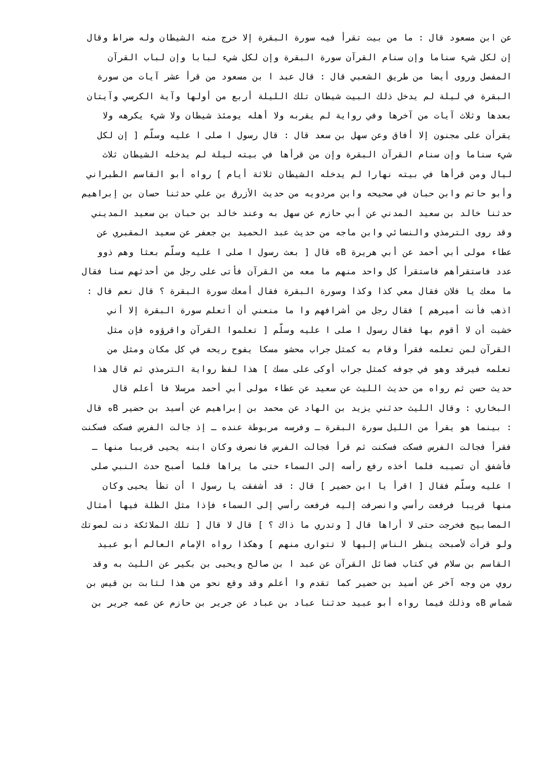عن ابن مسعود قال : ما من بيت تقرأ فيه سورة البقرة إلا خرج منه الشيطان وله ضراط وقال
إن لكل شيء سناما وإن سنام القرآن سورة البقرة وإن لكل شيء لبابا وإن لباب القرآن
المفصل وروى أيضا من طريق الشعبي قال : قال عبد ا بن مسعود من قرأ عشر آيات من سورة
البقرة في ليلة لم يدخل ذلك البيت شيطان تلك الليلة أربع من أولها وآية الكرسي وآيتان
بعدها وثلاث آيات من آخرها وفي رواية لم يقربه ولا أهله يومئذ شيطان ولا شيء يكرهه ولا
يقرأن على مجنون إلا أفاق وعن سهل بن سعد قال : قال رسول ا صلى ا عليه وسلّم [ إن لكل
شيء سناما وإن سنام القرآن البقرة وإن من قرأها في بيته ليلة لم يدخله الشيطان ثلاث
ليال ومن قرأها في بيته نهارا لم يدخله الشيطان ثلاثة أيام ] رواه أبو القاسم الطبراني
وأبو حاتم وابن حبان في صحيحه وابن مردويه من حديث الأزرق بن علي حدثنا حسان بن إبراهيم
حدثنا خالد بن سعيد المدني عن أبي حازم عن سهل به وعند خالد بن حبان بن سعيد المديني
وقد روى الترمذي والنسائي وابن ماجه من حديث عبد الحميد بن جعفر عن سعيد المقبري عن
عطاء مولى أبي أحمد عن أبي هريرة Bه قال [ بعث رسول ا صلى ا عليه وسلّم بعثا وهم ذوو
عدد فاستقرأهم فاستقرأ كل واحد منهم ما معه من القرآن فأتى على رجل من أحدثهم سنا فقال
ما معك يا فلان فقال معي كذا وكذا وسورة البقرة فقال أمعك سورة البقرة ؟ قال نعم قال :
اذهب فأنت أميرهم ] فقال رجل من أشرافهم وا ما منعني أن أتعلم سورة البقرة إلا أني
خشيت أن لا أقوم بها فقال رسول ا صلى ا عليه وسلّم [ تعلموا القرآن واقرؤوه فإن مثل
القرآن لمن تعلمه فقرأ وقام به كمثل جراب محشو مسكا يفوح ريحه في كل مكان ومثل من
تعلمه فيرقد وهو في جوفه كمثل جراب أوكى على مسك ] هذا لفظ رواية الترمذي ثم قال هذا
حديث حسن ثم رواه من حديث الليث عن سعيد عن عطاء مولى أبي أحمد مرسلا فا أعلم قال
البخاري : وقال الليث حدثني يزيد بن الهاد عن محمد بن إبراهيم عن أسيد بن حضير Bه قال
: بينما هو يقرأ من الليل سورة البقرة ـ وفرسه مربوطة عنده ـ إذ جالت الفرس فسكت فسكنت
فقرأ فجالت الفرس فسكت فسكنت ثم قرأ فجالت الفرس فانصرف وكان ابنه يحيى قريبا منها ـ
فأشفق أن تصيبه فلما أخذه رفع رأسه إلى السماء حتى ما يراها فلما أصبح حدث النبي صلى
ا عليه وسلّم فقال [ اقرأ يا ابن حضير ] قال : قد أشفقت يا رسول ا أن تطأ يحيى وكان
منها قريبا فرفعت رأسي وانصرفت إليه فرفعت رأسي إلى السماء فإذا مثل الظلة فيها أمثال
المصابيح فخرجت حتى لا أراها قال [ وتدري ما ذاك ؟ ] قال لا قال [ تلك الملائكة دنت لصوتك
ولو قرأت لأصبحت ينظر الناس إليها لا تتوارى منهم ] وهكذا رواه الإمام العالم أبو عبيد
القاسم بن سلام في كتاب فضائل القرآن عن عبد ا بن صالح ويحيى بن بكير عن الليث به وقد
روي من وجه آخر عن أسيد بن حضير كما تقدم وا أعلم وقد وقع نحو من هذا لثابت بن قيس بن
شماس Bه وذلك فيما رواه أبو عبيد حدثنا عباد بن عباد عن جرير بن حازم عن عمه جرير بن